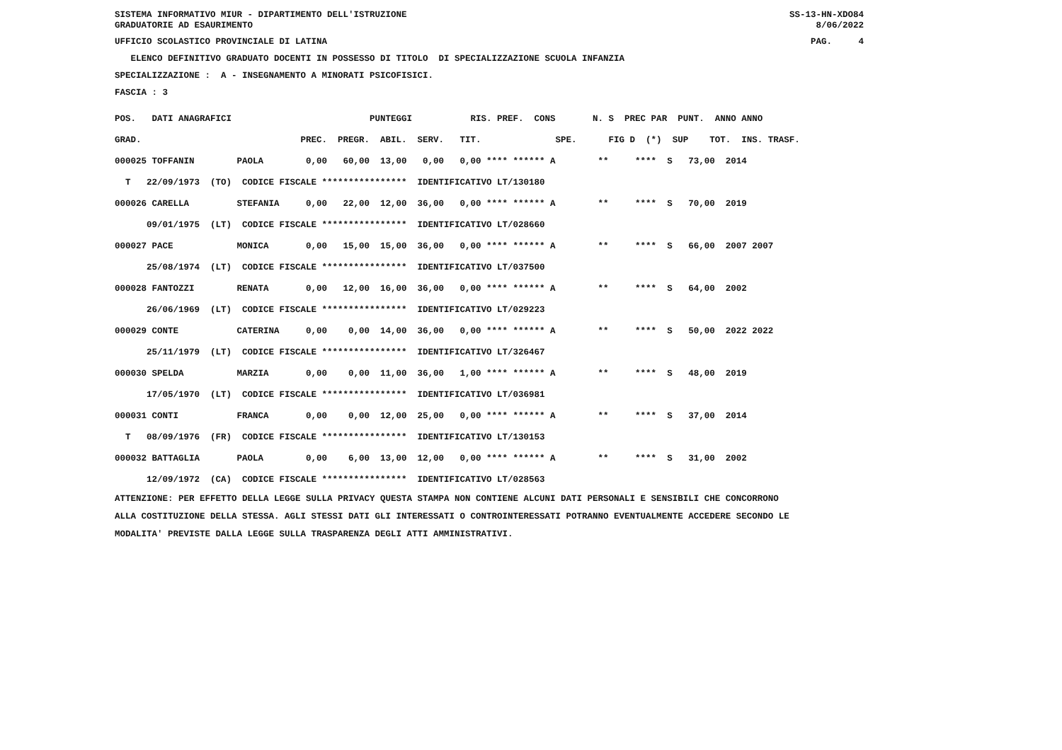SISTEMA INFORMATIVO MIUR - DIPARTIMENTO DELL'ISTRUZIONE GRADUATORIE AD ESAURIMENTO SS-13-HN-XDO84 8/06/2022
UFFICIO SCOLASTICO PROVINCIALE DI LATINA PAG. 4
ELENCO DEFINITIVO GRADUATO DOCENTI IN POSSESSO DI TITOLO DI SPECIALIZZAZIONE SCUOLA INFANZIA
SPECIALIZZAZIONE : A - INSEGNAMENTO A MINORATI PSICOFISICI.
FASCIA : 3
| POS. DATI ANAGRAFICI PUNTEGGI RIS. PREF. CONS N. S PREC PAR PUNT. ANNO ANNO |
| --- |
| GRAD. PREC. PREGR. ABIL. SERV. TIT. SPE. FIG D (*) SUP TOT. INS. TRASF. |
| 000025 TOFFANIN PAOLA 0,00 60,00 13,00 0,00 0,00 **** ****** A ** **** S 73,00 2014 |
| T 22/09/1973 (TO) CODICE FISCALE **************** IDENTIFICATIVO LT/130180 |
| 000026 CARELLA STEFANIA 0,00 22,00 12,00 36,00 0,00 **** ****** A ** **** S 70,00 2019 |
| 09/01/1975 (LT) CODICE FISCALE **************** IDENTIFICATIVO LT/028660 |
| 000027 PACE MONICA 0,00 15,00 15,00 36,00 0,00 **** ****** A ** **** S 66,00 2007 2007 |
| 25/08/1974 (LT) CODICE FISCALE **************** IDENTIFICATIVO LT/037500 |
| 000028 FANTOZZI RENATA 0,00 12,00 16,00 36,00 0,00 **** ****** A ** **** S 64,00 2002 |
| 26/06/1969 (LT) CODICE FISCALE **************** IDENTIFICATIVO LT/029223 |
| 000029 CONTE CATERINA 0,00 0,00 14,00 36,00 0,00 **** ****** A ** **** S 50,00 2022 2022 |
| 25/11/1979 (LT) CODICE FISCALE **************** IDENTIFICATIVO LT/326467 |
| 000030 SPELDA MARZIA 0,00 0,00 11,00 36,00 1,00 **** ****** A ** **** S 48,00 2019 |
| 17/05/1970 (LT) CODICE FISCALE **************** IDENTIFICATIVO LT/036981 |
| 000031 CONTI FRANCA 0,00 0,00 12,00 25,00 0,00 **** ****** A ** **** S 37,00 2014 |
| T 08/09/1976 (FR) CODICE FISCALE **************** IDENTIFICATIVO LT/130153 |
| 000032 BATTAGLIA PAOLA 0,00 6,00 13,00 12,00 0,00 **** ****** A ** **** S 31,00 2002 |
| 12/09/1972 (CA) CODICE FISCALE **************** IDENTIFICATIVO LT/028563 |
ATTENZIONE: PER EFFETTO DELLA LEGGE SULLA PRIVACY QUESTA STAMPA NON CONTIENE ALCUNI DATI PERSONALI E SENSIBILI CHE CONCORRONO ALLA COSTITUZIONE DELLA STESSA. AGLI STESSI DATI GLI INTERESSATI O CONTROINTERESSATI POTRANNO EVENTUALMENTE ACCEDERE SECONDO LE MODALITA' PREVISTE DALLA LEGGE SULLA TRASPARENZA DEGLI ATTI AMMINISTRATIVI.